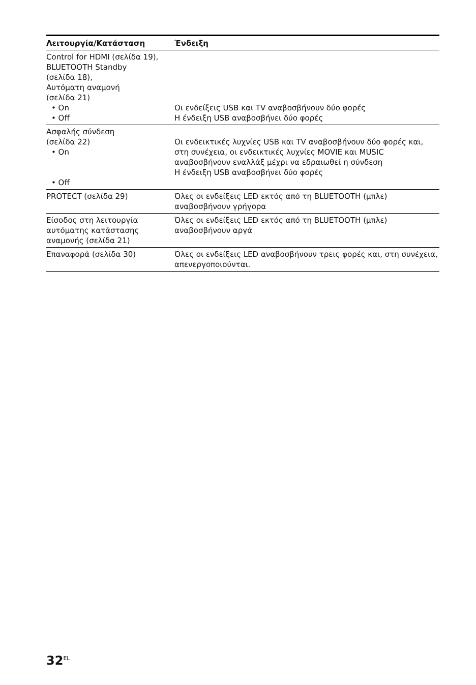| Λειτουργία/Κατάσταση | Ένδειξη |
| --- | --- |
| Control for HDMI (σελίδα 19), BLUETOOTH Standby (σελίδα 18), Αυτόματη αναμονή (σελίδα 21) • On • Off | Οι ενδείξεις USB και TV αναβοσβήνουν δύο φορές Η ένδειξη USB αναβοσβήνει δύο φορές |
| Ασφαλής σύνδεση (σελίδα 22) • On • Off | Οι ενδεικτικές λυχνίες USB και TV αναβοσβήνουν δύο φορές και, στη συνέχεια, οι ενδεικτικές λυχνίες MOVIE και MUSIC αναβοσβήνουν εναλλάξ μέχρι να εδραιωθεί η σύνδεση Η ένδειξη USB αναβοσβήνει δύο φορές |
| PROTECT (σελίδα 29) | Όλες οι ενδείξεις LED εκτός από τη BLUETOOTH (μπλε) αναβοσβήνουν γρήγορα |
| Είσοδος στη λειτουργία αυτόματης κατάστασης αναμονής (σελίδα 21) | Όλες οι ενδείξεις LED εκτός από τη BLUETOOTH (μπλε) αναβοσβήνουν αργά |
| Επαναφορά (σελίδα 30) | Όλες οι ενδείξεις LED αναβοσβήνουν τρεις φορές και, στη συνέχεια, απενεργοποιούνται. |
32<sup>EL</sup>